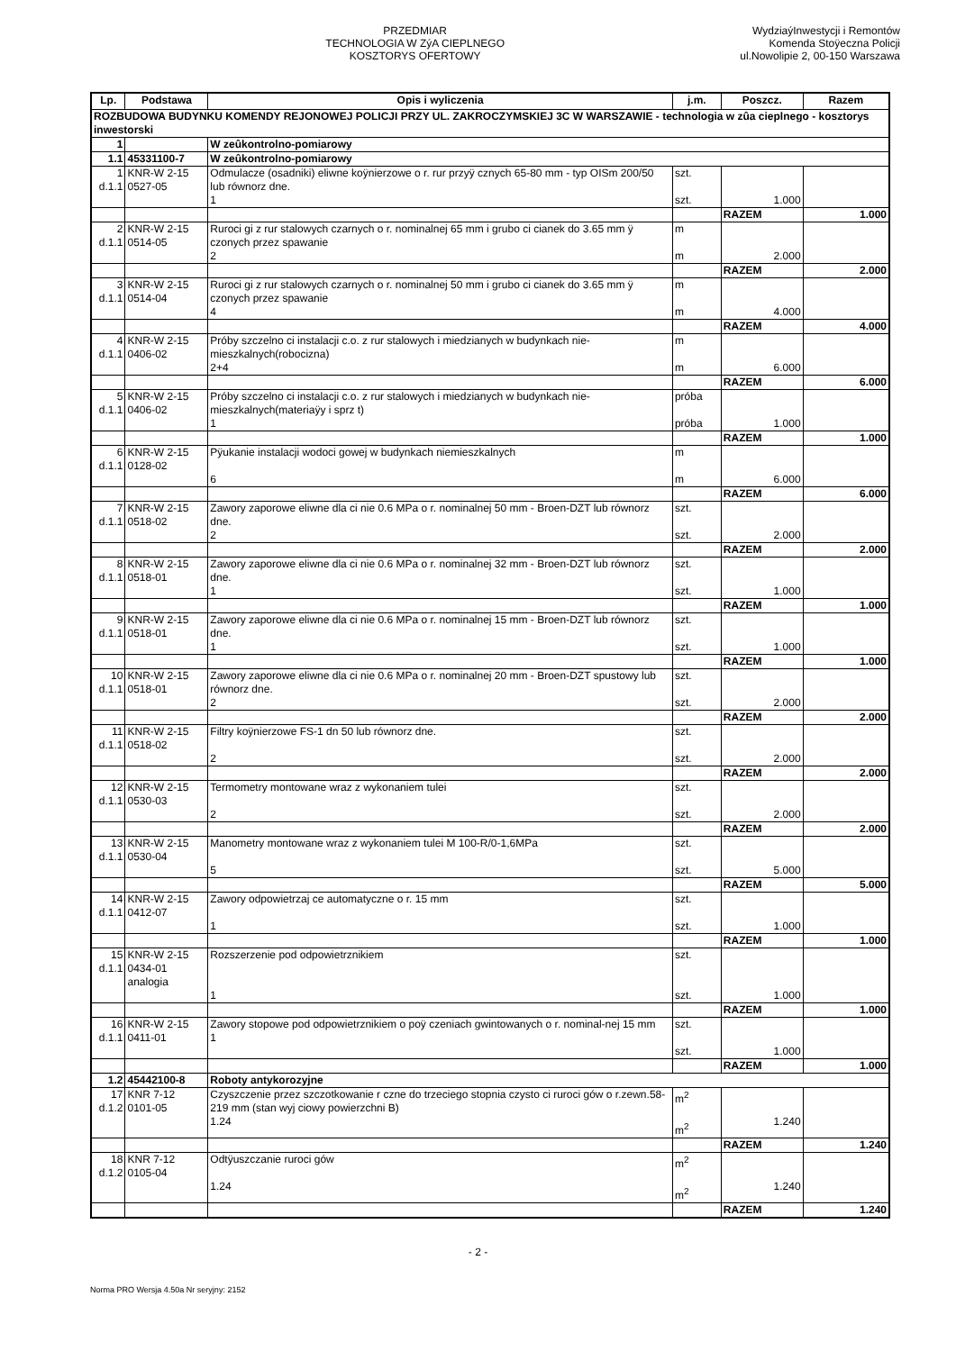PRZEDMIAR
TECHNOLOGIA W ZýA CIEPLNEGO
KOSZTORYS OFERTOWY
WydziaýInwestycji i Remontów
Komenda Stoÿeczna Policji
ul.Nowolipie 2, 00-150 Warszawa
| Lp. | Podstawa | Opis i wyliczenia | j.m. | Poszcz. | Razem |
| --- | --- | --- | --- | --- | --- |
| ROZBUDOWA BUDYNKU KOMENDY REJONOWEJ POLICJI PRZY UL. ZAKROCZYMSKIEJ 3C W WARSZAWIE - technologia w zûa cieplnego - kosztorys inwestorski | | | | | |
| 1 | | W zeûkontrolno-pomiarowy | | | |
| 1.1 | 45331100-7 | W zeûkontrolno-pomiarowy | | | |
| 1 d.1.1 | KNR-W 2-15 0527-05 | Odmulacze (osadniki) eliwne koÿnierzowe o r. rur przyÿ cznych 65-80 mm - typ OISm 200/50 lub równorz dne. 1 | szt. szt. | 1.000 | |
| | | | | RAZEM | 1.000 |
| 2 d.1.1 | KNR-W 2-15 0514-05 | Ruroci gi z rur stalowych czarnych o r. nominalnej 65 mm i grubo ci cianek do 3.65 mm ÿ czonych przez spawanie 2 | m m | 2.000 | |
| | | | | RAZEM | 2.000 |
| 3 d.1.1 | KNR-W 2-15 0514-04 | Ruroci gi z rur stalowych czarnych o r. nominalnej 50 mm i grubo ci cianek do 3.65 mm ÿ czonych przez spawanie 4 | m m | 4.000 | |
| | | | | RAZEM | 4.000 |
| 4 d.1.1 | KNR-W 2-15 0406-02 | Próby szczelno ci instalacji c.o. z rur stalowych i miedzianych w budynkach nie-mieszkalnych(robocizna) 2+4 | m m | 6.000 | |
| | | | | RAZEM | 6.000 |
| 5 d.1.1 | KNR-W 2-15 0406-02 | Próby szczelno ci instalacji c.o. z rur stalowych i miedzianych w budynkach nie-mieszkalnych(materiaÿy i sprz t) 1 | próba próba | 1.000 | |
| | | | | RAZEM | 1.000 |
| 6 d.1.1 | KNR-W 2-15 0128-02 | Pÿukanie instalacji wodoci gowej w budynkach niemieszkalnych 6 | m m | 6.000 | |
| | | | | RAZEM | 6.000 |
| 7 d.1.1 | KNR-W 2-15 0518-02 | Zawory zaporowe eliwne dla ci nie 0.6 MPa o r. nominalnej 50 mm - Broen-DZT lub równorz dne. 2 | szt. szt. | 2.000 | |
| | | | | RAZEM | 2.000 |
| 8 d.1.1 | KNR-W 2-15 0518-01 | Zawory zaporowe eliwne dla ci nie 0.6 MPa o r. nominalnej 32 mm - Broen-DZT lub równorz dne. 1 | szt. szt. | 1.000 | |
| | | | | RAZEM | 1.000 |
| 9 d.1.1 | KNR-W 2-15 0518-01 | Zawory zaporowe eliwne dla ci nie 0.6 MPa o r. nominalnej 15 mm - Broen-DZT lub równorz dne. 1 | szt. szt. | 1.000 | |
| | | | | RAZEM | 1.000 |
| 10 d.1.1 | KNR-W 2-15 0518-01 | Zawory zaporowe eliwne dla ci nie 0.6 MPa o r. nominalnej 20 mm - Broen-DZT spustowy lub równorz dne. 2 | szt. szt. | 2.000 | |
| | | | | RAZEM | 2.000 |
| 11 d.1.1 | KNR-W 2-15 0518-02 | Filtry koÿnierzowe FS-1 dn 50 lub równorz dne. 2 | szt. szt. | 2.000 | |
| | | | | RAZEM | 2.000 |
| 12 d.1.1 | KNR-W 2-15 0530-03 | Termometry montowane wraz z wykonaniem tulei 2 | szt. szt. | 2.000 | |
| | | | | RAZEM | 2.000 |
| 13 d.1.1 | KNR-W 2-15 0530-04 | Manometry montowane wraz z wykonaniem tulei M 100-R/0-1,6MPa 5 | szt. szt. | 5.000 | |
| | | | | RAZEM | 5.000 |
| 14 d.1.1 | KNR-W 2-15 0412-07 | Zawory odpowietrzaj ce automatyczne o r. 15 mm 1 | szt. szt. | 1.000 | |
| | | | | RAZEM | 1.000 |
| 15 d.1.1 | KNR-W 2-15 0434-01 analogia | Rozszerzenie pod odpowietrznikiem 1 | szt. szt. | 1.000 | |
| | | | | RAZEM | 1.000 |
| 16 d.1.1 | KNR-W 2-15 0411-01 | Zawory stopowe pod odpowietrznikiem o poÿ czeniach gwintowanych o r. nominal-nej 15 mm 1 | szt. szt. | 1.000 | |
| | | | | RAZEM | 1.000 |
| 1.2 | 45442100-8 | Roboty antykorozyjne | | | |
| 17 d.1.2 | KNR 7-12 0101-05 | Czyszczenie przez szczotkowanie r czne do trzeciego stopnia czysto ci ruroci gów o r.zewn.58-219 mm (stan wyj ciowy powierzchni B) 1.24 | m<sup>2</sup> m<sup>2</sup> | 1.240 | |
| | | | | RAZEM | 1.240 |
| 18 d.1.2 | KNR 7-12 0105-04 | Odtÿuszczanie ruroci gów 1.24 | m<sup>2</sup> m<sup>2</sup> | 1.240 | |
| | | | | RAZEM | 1.240 |
- 2 -
Norma PRO Wersja 4.50a Nr seryjny: 2152